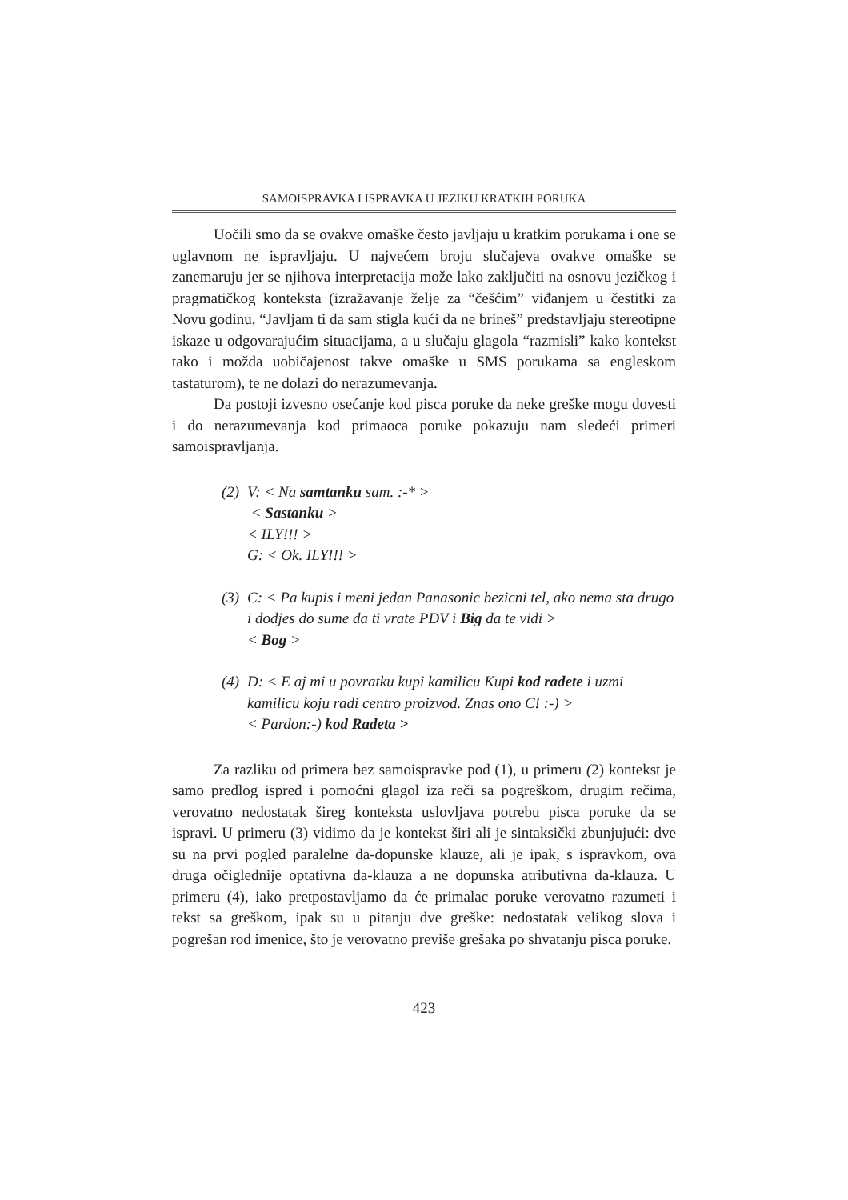SAMOISPRAVKA I ISPRAVKA U JEZIKU KRATKIH PORUKA
Uočili smo da se ovakve omaške često javljaju u kratkim porukama i one se uglavnom ne ispravljaju. U najvećem broju slučajeva ovakve omaške se zanemaruju jer se njihova interpretacija može lako zaključiti na osnovu jezičkog i pragmatičkog konteksta (izražavanje želje za “češćim” viđanjem u čestitki za Novu godinu, “Javljam ti da sam stigla kući da ne brineš” predstavljaju stereotipne iskaze u odgovarajućim situacijama, a u slučaju glagola “razmisli” kako kontekst tako i možda uobičajenost takve omaške u SMS porukama sa engleskom tastaturom), te ne dolazi do nerazumevanja.
Da postoji izvesno osećanje kod pisca poruke da neke greške mogu dovesti i do nerazumevanja kod primaoca poruke pokazuju nam sledeći primeri samoispravljanja.
(2)
V: < Na samtanku sam. :-* >
< Sastanku >
< ILY!!! >
G: < Ok. ILY!!! >
(3)
C: < Pa kupis i meni jedan Panasonic bezicni tel, ako nema sta drugo i dodjes do sume da ti vrate PDV i Big da te vidi >
< Bog >
(4)
D: < E aj mi u povratku kupi kamilicu Kupi kod radete i uzmi kamilicu koju radi centro proizvod. Znas ono C! :-) >
< Pardon:-) kod Radeta >
Za razliku od primera bez samoispravke pod (1), u primeru (2) kontekst je samo predlog ispred i pomoćni glagol iza reči sa pogreškom, drugim rečima, verovatno nedostatak šireg konteksta uslovljava potrebu pisca poruke da se ispravi. U primeru (3) vidimo da je kontekst širi ali je sintaksički zbunjujući: dve su na prvi pogled paralelne da-dopunske klauze, ali je ipak, s ispravkom, ova druga očiglednije optativna da-klauza a ne dopunska atributivna da-klauza. U primeru (4), iako pretpostavljamo da će primalac poruke verovatno razumeti i tekst sa greškom, ipak su u pitanju dve greške: nedostatak velikog slova i pogrešan rod imenice, što je verovatno previše grešaka po shvatanju pisca poruke.
423